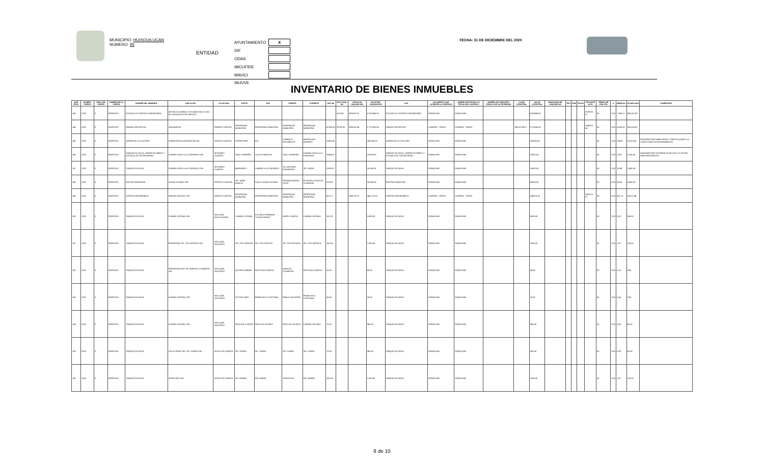MUNICIPIO: HUIXQUILUCAN
NUMERO: 95
ENTIDAD
| AYUNTAMIENTO | X |
| DIF | |
| ODAS | |
| IMCUFIDE | |
| MAVICI | |
| IMJUVE | |
FECHA: 31 DE DICIEMBRE DEL 2020
INVENTARIO DE BIENES INMUEBLES
| NUM PROG | NUMERO CUENTA | NUM. SUB CUENTA | NOMBRE DE LA CUENTA | NOMBRE DEL INMUEBLE | UBICACION | LOCALIDAD | NORTE | SUR | ORIENTE | PONIENTE | SUP. M2 | SUP. CONS. M2 | FECHA DE ADQUISICION | VALOR DEL ADQUISICION | USO | DOCUMENTO QUE ACREDITA LA POSESION | NUMERO ESCRITURA Y/O FECHA DEL CONTRATO | NUMERO DEL REGISTRO PUBLICO DE LA PROPIEDAD | CLAVE CATASTRAL | VALOR CATASTRAL | MODALIDAD DE ADQUISICION | TIPO | NUM | FECHA | FECHA DE ALTA | TIEMPO DE VIDA UTIL | % | MENSUAL | ACUMULADA | COMENTARIO |
| --- | --- | --- | --- | --- | --- | --- | --- | --- | --- | --- | --- | --- | --- | --- | --- | --- | --- | --- | --- | --- | --- | --- | --- | --- | --- | --- | --- | --- | --- | --- |
| 143 | 1233 | 5 | EDIFICIOS | ESCUELA O CENTRO COMUNITARIO | ANTIGUO CAMINO A TECAMACHALCO NO. 28, HUIXQUILUCAN, MEXICO. | | | | | | | 1115.68 | 2009-03-07 | 4,743,065.81 | ESCUELA O CENTRO COMUNITARIO | DONACION | DONACION | | | 4743065.81 | | | | | 2009-03-07 | 50 | 0.02 | 7,905.11 | 569,167.90 | |
| 144 | 1233 | 6 | EDIFICIOS | UNIDAD DEPORTIVA | SAN MARTIN | PRIMER CUARTEL | PROPIEDAD MUNICIPAL | PROPIEDAD MUNICIPAL | PROPIEDAD MUNICIPAL | PROPIEDAD MUNICIPAL | 47500.00 | 23750.00 | 1996-03-04 | 2,775,000.00 | UNIDAD DEPORTIVA | COMPRA - VENTA | COMPRA - VENTA | | 095 05 039 0 | 2775000.00 | | | | | 1996-03-04 | 50 | 0.02 | 4,625.00 | 333,000.00 | |
| 145 | 1233 | 8 | EDIFICIOS | JARDIN DE LA CULTURA | CARRETERA A ZACAMULPA S/N | QUINTO CUARTEL | CARRETERA | RIO | CAMINO A ZACAMULPA | MARCELINO RAMIREZ | 21158.62 | | | 160,000.00 | JARDIN DE LA CULTURA | DONACION | DONACION | | | 160000.00 | | | | | | 50 | 0.02 | 266.67 | 19,200.00 | INVASIÓN POR AMBULANTES, PARTICULARES LO USAN COMO ESTACIONAMIENTO |
| 146 | 1233 | 8 | EDIFICIOS | TANQUE DE AGUA, JARDIN DE NIÑOS Y ESCUELA DE SECRETARIAS | CAMINO VIEJO A LA CORONICA S/N | SEGUNDO CUARTEL | SAUL CARREÑO | LUCAS ENDOQUI | SAUL CARREÑO | CAMINO VIEJO A LA CORONITA | 10405.57 | | | 10,000.00 | TANQUE DE AGUA, JARDIN DE NIÑOS Y ESCUELA DE SECRETARIAS | DONACION | DONACION | | | 10000.00 | | | | | | 50 | 0.02 | 16.67 | 1,200.00 | INVASIÓN POR UN PARTICULAR QUE LO OCUPA PARA MATERIALES |
| 147 | 1233 | 8 | EDIFICIOS | TANQUE DE AGUA | CAMINO VIEJO A LA CORONICA S/N | SEGUNDO CUARTEL | BARRANCA | CAMINO A LA CORONITA | SR. ANTONIO ENCARPIRA | SR. OJEDA | 1283.92 | | | 16,188.25 | TANQUE DE AGUA | DONACION | DONACION | | | 15000.00 | | | | | | 50 | 0.02 | 26.98 | 1,942.59 | |
| 148 | 1233 | 8 | EDIFICIOS | RASTRO MUNICIPAL | LEONA VICARIO S/N | TERCER CUARTEL | SR. JAIME GARCIA | CALLE LEONA VICARIO | PRIVADA BUENA VISTA | PLAZUELA CRUZ DE LA MISION | 919.00 | | | 30,000.00 | RASTRO MUNICIPAL | DONACION | DONACION | | | 30000.00 | | | | | | 50 | 0.02 | 50.00 | 3,600.00 | |
| 149 | 1233 | 8 | EDIFICIOS | CENTRO ANTIRRABICO | PARAJE PALAJOY S/N | QUINTO CUARTEL | PROPIEDAD MUNICIPAL | PROPIEDAD MUNICIPAL | PROPIEDAD MUNICIPAL | PROPIEDAD MUNICIPAL | 422.27 | | 1993-10-07 | 244,270.33 | CENTRO ANTIRRABICO | COMPRA - VENTA | COMPRA - VENTA | | | 244270.33 | | | | | 1993-10-07 | 50 | 0.02 | 407.12 | 29,312.44 | |
| 150 | 1233 | 8 | EDIFICIOS | TANQUE DE AGUA | CAMINO VECINAL S/N | SAN JOSE HUILOTEAPAN | CAMINO VECINAL | ESCUELA PRIMARIA "CUAUHTEMOC" | ANGEL GARCIA | CAMINO VECINAL | 162.29 | | | 3,000.00 | TANQUE DE AGUA | DONACION | DONACION | | | 3000.00 | | | | | | 50 | 0.02 | 5.00 | 360.00 | |
| 151 | 1233 | 8 | EDIFICIOS | TANQUE DE AGUA | PROPIEDAD SR. TITO ORTEGA S/N | SAN JUAN YAUTEPEC | SR. TITO ORTEGA | SR. TITO ORTEGA | SR. TITO ORTEGA | SR. TITO ORTEGA | 100.00 | | | 1,000.00 | TANQUE DE AGUA | DONACION | DONACION | | | 1000.00 | | | | | | 50 | 0.02 | 1.67 | 120.00 | |
| 152 | 1233 | 8 | EDIFICIOS | TANQUE DE AGUA | PROPIEDAD DEL SR. MARCIAL CLEMENTE S/N | SAN JUAN YAUTEPEC | JACINTA URBINA | PASCUALA GARCIA | MARCIAL CLEMENTE | PASCUALA GARCIA | 16.00 | | | 80.00 | TANQUE DE AGUA | DONACION | DONACION | | | 80.00 | | | | | | 50 | 0.02 | 0.13 | 9.60 | |
| 153 | 1233 | 8 | EDIFICIOS | TANQUE DE AGUA | CAMINO VECINAL S/N | SAN JUAN YAUTEPEC | VICTOR CIMA | FRANCISCO CAYETANO | PABLO VALVERDE | FRANCISCO CAYETANO | 26.63 | | | 25.00 | TANQUE DE AGUA | DONACION | DONACION | | | 25.00 | | | | | | 50 | 0.02 | 0.04 | 3.00 | |
| 154 | 1233 | 8 | EDIFICIOS | TANQUE DE AGUA | CAMINO VECINAL S/N | SAN JUAN YAUTEPEC | PASCUAL FLORES | PASCUAL FLORES | PASCUAL FLORES | CAMINO VECINAL | 72.00 | | | 360.00 | TANQUE DE AGUA | DONACION | DONACION | | | 360.00 | | | | | | 50 | 0.02 | 0.60 | 43.20 | |
| 155 | 1233 | 8 | EDIFICIOS | TANQUE DE AGUA | CALLE PROP. DEL SR. YUREN S/N | JESUS DEL MONTE | SR. YUREN | SR. YUREN | SR. YUREN | SR. YUREN | 70.00 | | | 350.00 | TANQUE DE AGUA | DONACION | DONACION | | | 350.00 | | | | | | 50 | 0.02 | 0.58 | 42.00 | |
| 156 | 1233 | 8 | EDIFICIOS | TANQUE DE AGUA | VERACRUZ S/N | JESUS DEL MONTE | DR. ADMAR | DR. ADMAR | VERACRUZ | DR. ADMAR | 100.00 | | | 1,000.00 | TANQUE DE AGUA | DONACION | DONACION | | | 1000.00 | | | | | | 50 | 0.02 | 1.67 | 120.00 | |
8 de 10